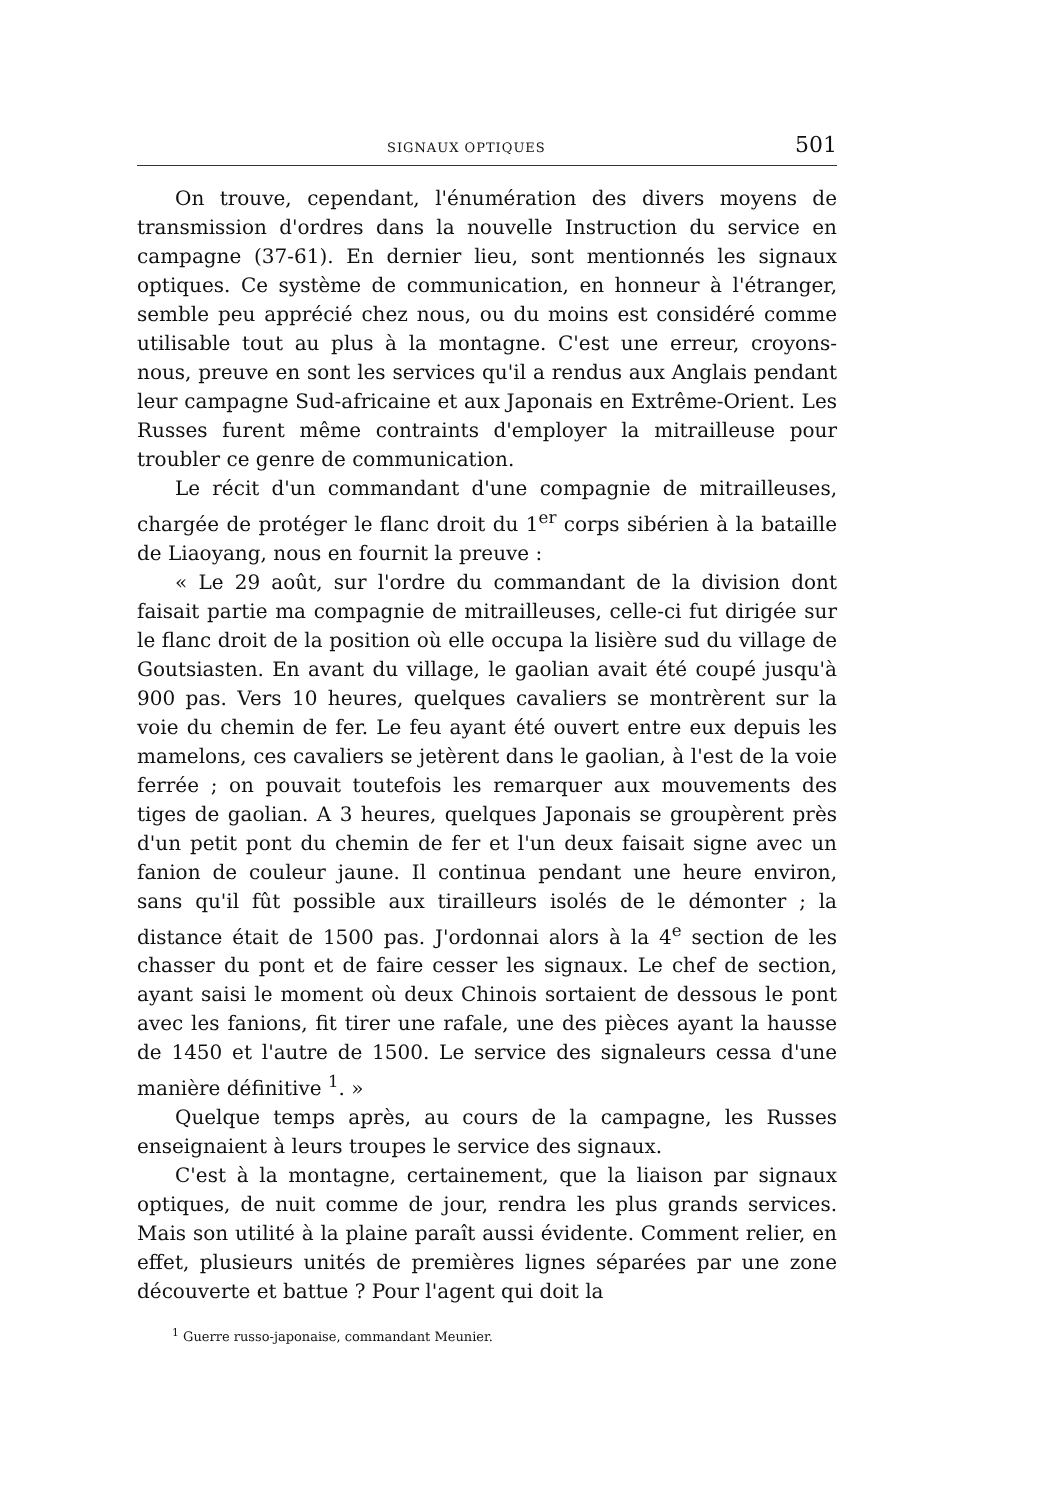SIGNAUX OPTIQUES 501
On trouve, cependant, l'énumération des divers moyens de transmission d'ordres dans la nouvelle Instruction du service en campagne (37-61). En dernier lieu, sont mentionnés les signaux optiques. Ce système de communication, en honneur à l'étranger, semble peu apprécié chez nous, ou du moins est considéré comme utilisable tout au plus à la montagne. C'est une erreur, croyons-nous, preuve en sont les services qu'il a rendus aux Anglais pendant leur campagne Sud-africaine et aux Japonais en Extrême-Orient. Les Russes furent même contraints d'employer la mitrailleuse pour troubler ce genre de communication.
Le récit d'un commandant d'une compagnie de mitrailleuses, chargée de protéger le flanc droit du 1<sup>er</sup> corps sibérien à la bataille de Liaoyang, nous en fournit la preuve :
« Le 29 août, sur l'ordre du commandant de la division dont faisait partie ma compagnie de mitrailleuses, celle-ci fut dirigée sur le flanc droit de la position où elle occupa la lisière sud du village de Goutsiasten. En avant du village, le gaolian avait été coupé jusqu'à 900 pas. Vers 10 heures, quelques cavaliers se montrèrent sur la voie du chemin de fer. Le feu ayant été ouvert entre eux depuis les mamelons, ces cavaliers se jetèrent dans le gaolian, à l'est de la voie ferrée ; on pouvait toutefois les remarquer aux mouvements des tiges de gaolian. A 3 heures, quelques Japonais se groupèrent près d'un petit pont du chemin de fer et l'un deux faisait signe avec un fanion de couleur jaune. Il continua pendant une heure environ, sans qu'il fût possible aux tirailleurs isolés de le démonter ; la distance était de 1500 pas. J'ordonnai alors à la 4<sup>e</sup> section de les chasser du pont et de faire cesser les signaux. Le chef de section, ayant saisi le moment où deux Chinois sortaient de dessous le pont avec les fanions, fit tirer une rafale, une des pièces ayant la hausse de 1450 et l'autre de 1500. Le service des signaleurs cessa d'une manière définitive <sup>1</sup>. »
Quelque temps après, au cours de la campagne, les Russes enseignaient à leurs troupes le service des signaux.
C'est à la montagne, certainement, que la liaison par signaux optiques, de nuit comme de jour, rendra les plus grands services. Mais son utilité à la plaine paraît aussi évidente. Comment relier, en effet, plusieurs unités de premières lignes séparées par une zone découverte et battue ? Pour l'agent qui doit la
<sup>1</sup> Guerre russo-japonaise, commandant Meunier.